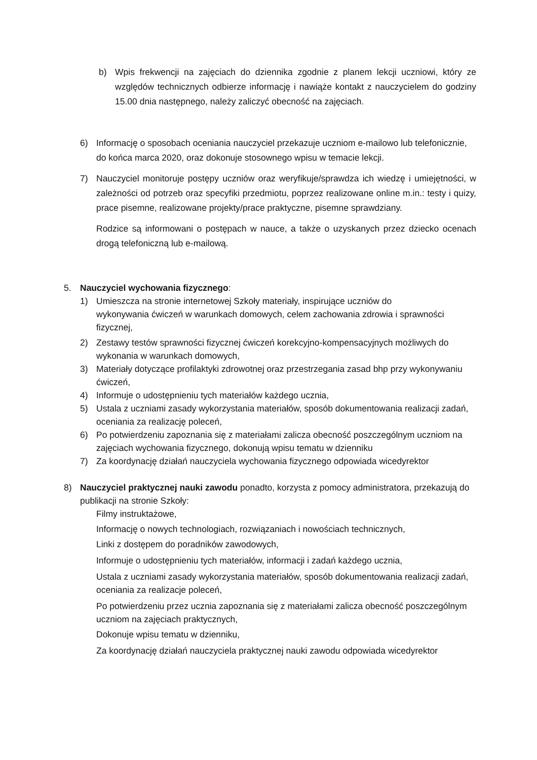b) Wpis frekwencji na zajęciach do dziennika zgodnie z planem lekcji uczniowi, który ze względów technicznych odbierze informację i nawiąże kontakt z nauczycielem do godziny 15.00 dnia następnego, należy zaliczyć obecność na zajęciach.
6) Informację o sposobach oceniania nauczyciel przekazuje uczniom e-mailowo lub telefonicznie, do końca marca 2020, oraz dokonuje stosownego wpisu w temacie lekcji.
7) Nauczyciel monitoruje postępy uczniów oraz weryfikuje/sprawdza ich wiedzę i umiejętności, w zależności od potrzeb oraz specyfiki przedmiotu, poprzez realizowane online m.in.: testy i quizy, prace pisemne, realizowane projekty/prace praktyczne, pisemne sprawdziany.
Rodzice są informowani o postępach w nauce, a także o uzyskanych przez dziecko ocenach drogą telefoniczną lub e-mailową.
5. Nauczyciel wychowania fizycznego:
1) Umieszcza na stronie internetowej Szkoły materiały, inspirujące uczniów do
wykonywania ćwiczeń w warunkach domowych, celem zachowania zdrowia i sprawności fizycznej,
2) Zestawy testów sprawności fizycznej ćwiczeń korekcyjno-kompensacyjnych możliwych do wykonania w warunkach domowych,
3) Materiały dotyczące profilaktyki zdrowotnej oraz przestrzegania zasad bhp przy wykonywaniu ćwiczeń,
4) Informuje o udostępnieniu tych materiałów każdego ucznia,
5) Ustala z uczniami zasady wykorzystania materiałów, sposób dokumentowania realizacji zadań, oceniania za realizację poleceń,
6) Po potwierdzeniu zapoznania się z materiałami zalicza obecność poszczególnym uczniom na zajęciach wychowania fizycznego, dokonują wpisu tematu w dzienniku
7) Za koordynację działań nauczyciela wychowania fizycznego odpowiada wicedyrektor
8) Nauczyciel praktycznej nauki zawodu ponadto, korzysta z pomocy administratora, przekazują do publikacji na stronie Szkoły:
Filmy instruktażowe,
Informację o nowych technologiach, rozwiązaniach i nowościach technicznych,
Linki z dostępem do poradników zawodowych,
Informuje o udostępnieniu tych materiałów, informacji i zadań każdego ucznia,
Ustala z uczniami zasady wykorzystania materiałów, sposób dokumentowania realizacji zadań, oceniania za realizacje poleceń,
Po potwierdzeniu przez ucznia zapoznania się z materiałami zalicza obecność poszczególnym uczniom na zajęciach praktycznych,
Dokonuje wpisu tematu w dzienniku,
Za koordynację działań nauczyciela praktycznej nauki zawodu odpowiada wicedyrektor